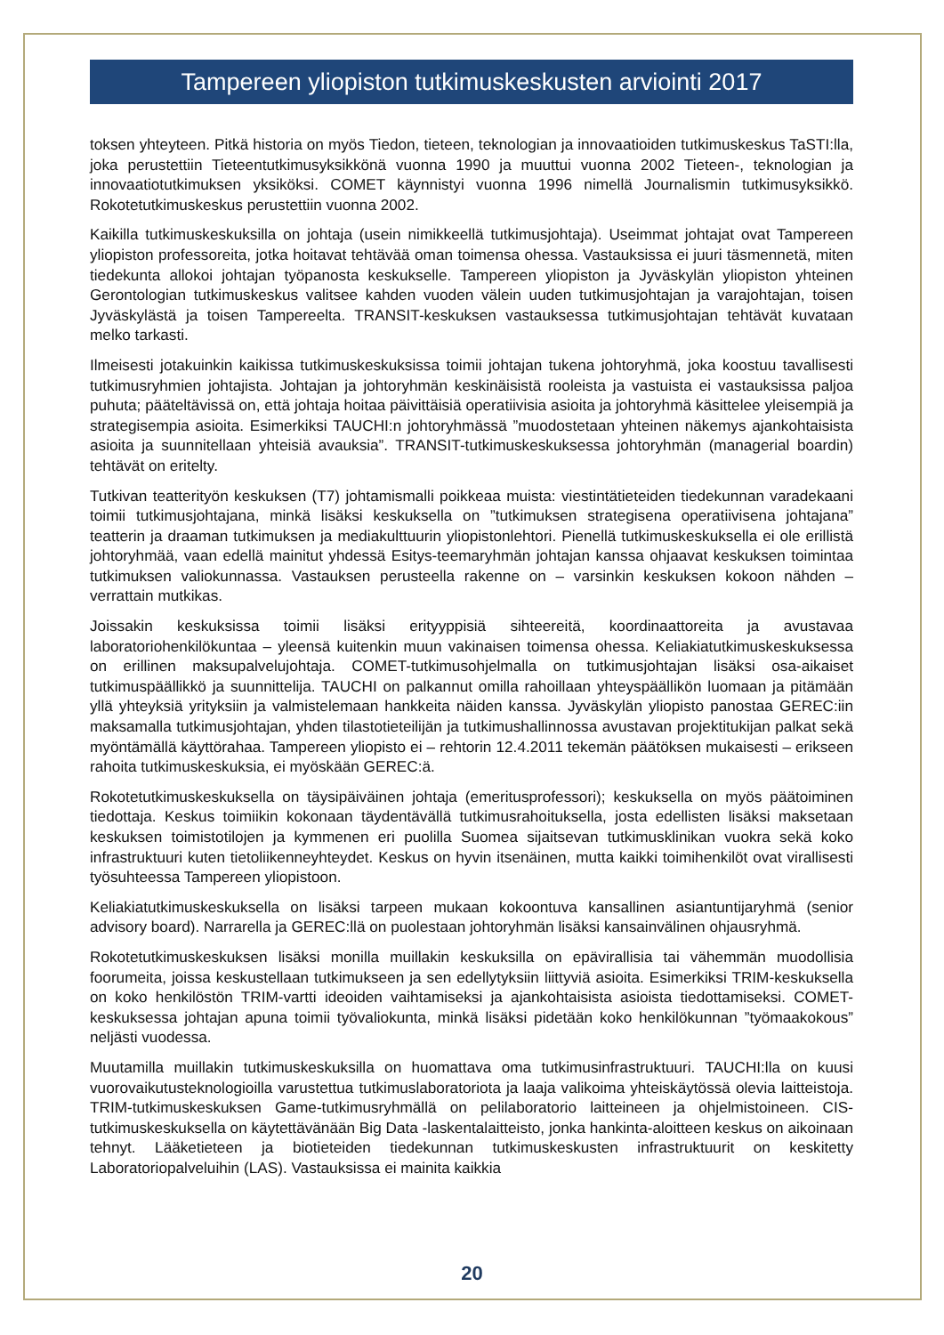Tampereen yliopiston tutkimuskeskusten arviointi 2017
toksen yhteyteen. Pitkä historia on myös Tiedon, tieteen, teknologian ja innovaatioiden tutkimuskeskus TaSTI:lla, joka perustettiin Tieteentutkimusyksikkönä vuonna 1990 ja muuttui vuonna 2002 Tieteen-, teknologian ja innovaatiotutkimuksen yksiköksi. COMET käynnistyi vuonna 1996 nimellä Journalismin tutkimusyksikkö. Rokotetutkimuskeskus perustettiin vuonna 2002.
Kaikilla tutkimuskeskuksilla on johtaja (usein nimikkeellä tutkimusjohtaja). Useimmat johtajat ovat Tampereen yliopiston professoreita, jotka hoitavat tehtävää oman toimensa ohessa. Vastauksissa ei juuri täsmennetä, miten tiedekunta allokoi johtajan työpanosta keskukselle. Tampereen yliopiston ja Jyväskylän yliopiston yhteinen Gerontologian tutkimuskeskus valitsee kahden vuoden välein uuden tutkimusjohtajan ja varajohtajan, toisen Jyväskylästä ja toisen Tampereelta. TRANSIT-keskuksen vastauksessa tutkimusjohtajan tehtävät kuvataan melko tarkasti.
Ilmeisesti jotakuinkin kaikissa tutkimuskeskuksissa toimii johtajan tukena johtoryhmä, joka koostuu tavallisesti tutkimusryhmien johtajista. Johtajan ja johtoryhmän keskinäisistä rooleista ja vastuista ei vastauksissa paljoa puhuta; pääteltävissä on, että johtaja hoitaa päivittäisiä operatiivisia asioita ja johtoryhmä käsittelee yleisempiä ja strategisempia asioita. Esimerkiksi TAUCHI:n johtoryhmässä ”muodostetaan yhteinen näkemys ajankohtaisista asioita ja suunnitellaan yhteisiä avauksia”. TRANSIT-tutkimuskeskuksessa johtoryhmän (managerial boardin) tehtävät on eritelty.
Tutkivan teatterityön keskuksen (T7) johtamismalli poikkeaa muista: viestintätieteiden tiedekunnan varadekaani toimii tutkimusjohtajana, minkä lisäksi keskuksella on ”tutkimuksen strategisena operatiivisena johtajana” teatterin ja draaman tutkimuksen ja mediakulttuurin yliopistonlehtori. Pienellä tutkimuskeskuksella ei ole erillistä johtoryhmää, vaan edellä mainitut yhdessä Esitys-teemaryhmän johtajan kanssa ohjaavat keskuksen toimintaa tutkimuksen valiokunnassa. Vastauksen perusteella rakenne on – varsinkin keskuksen kokoon nähden – verrattain mutkikas.
Joissakin keskuksissa toimii lisäksi erityyppisiä sihteereitä, koordinaattoreita ja avustavaa laboratoriohenkilökuntaa – yleensä kuitenkin muun vakinaisen toimensa ohessa. Keliakiatutkimuskeskuksessa on erillinen maksupalvelujohtaja. COMET-tutkimusohjelmalla on tutkimusjohtajan lisäksi osa-aikaiset tutkimuspäällikkö ja suunnittelija. TAUCHI on palkannut omilla rahoillaan yhteyspäällikön luomaan ja pitämään yllä yhteyksiä yrityksiin ja valmistelemaan hankkeita näiden kanssa. Jyväskylän yliopisto panostaa GEREC:iin maksamalla tutkimusjohtajan, yhden tilastotieteilijän ja tutkimushallinnossa avustavan projektitukijan palkat sekä myöntämällä käyttörahaa. Tampereen yliopisto ei – rehtorin 12.4.2011 tekemän päätöksen mukaisesti – erikseen rahoita tutkimuskeskuksia, ei myöskään GEREC:ä.
Rokotetutkimuskeskuksella on täysipäiväinen johtaja (emeritusprofessori); keskuksella on myös päätoiminen tiedottaja. Keskus toimiikin kokonaan täydentävällä tutkimusrahoituksella, josta edellisten lisäksi maksetaan keskuksen toimistotilojen ja kymmenen eri puolilla Suomea sijaitsevan tutkimusklinikan vuokra sekä koko infrastruktuuri kuten tietoliikenneyhteydet. Keskus on hyvin itsenäinen, mutta kaikki toimihenkilöt ovat virallisesti työsuhteessa Tampereen yliopistoon.
Keliakiatutkimuskeskuksella on lisäksi tarpeen mukaan kokoontuva kansallinen asiantuntijaryhmä (senior advisory board). Narrarella ja GEREC:llä on puolestaan johtoryhmän lisäksi kansainvälinen ohjausryhmä.
Rokotetutkimuskeskuksen lisäksi monilla muillakin keskuksilla on epävirallisia tai vähemmän muodollisia foorumeita, joissa keskustellaan tutkimukseen ja sen edellytyksiin liittyviä asioita. Esimerkiksi TRIM-keskuksella on koko henkilöstön TRIM-vartti ideoiden vaihtamiseksi ja ajankohtaisista asioista tiedottamiseksi. COMET-keskuksessa johtajan apuna toimii työvaliokunta, minkä lisäksi pidetään koko henkilökunnan ”työmaakokous” neljästi vuodessa.
Muutamilla muillakin tutkimuskeskuksilla on huomattava oma tutkimusinfrastruktuuri. TAUCHI:lla on kuusi vuorovaikutusteknologioilla varustettua tutkimuslaboratoriota ja laaja valikoima yhteiskäytössä olevia laitteistoja. TRIM-tutkimuskeskuksen Game-tutkimusryhmällä on pelilaboratorio laitteineen ja ohjelmistoineen. CIS-tutkimuskeskuksella on käytettävänään Big Data -laskentalaitteisto, jonka hankinta-aloitteen keskus on aikoinaan tehnyt. Lääketieteen ja biotieteiden tiedekunnan tutkimuskeskusten infrastruktuurit on keskitetty Laboratoriopalveluihin (LAS). Vastauksissa ei mainita kaikkia
20